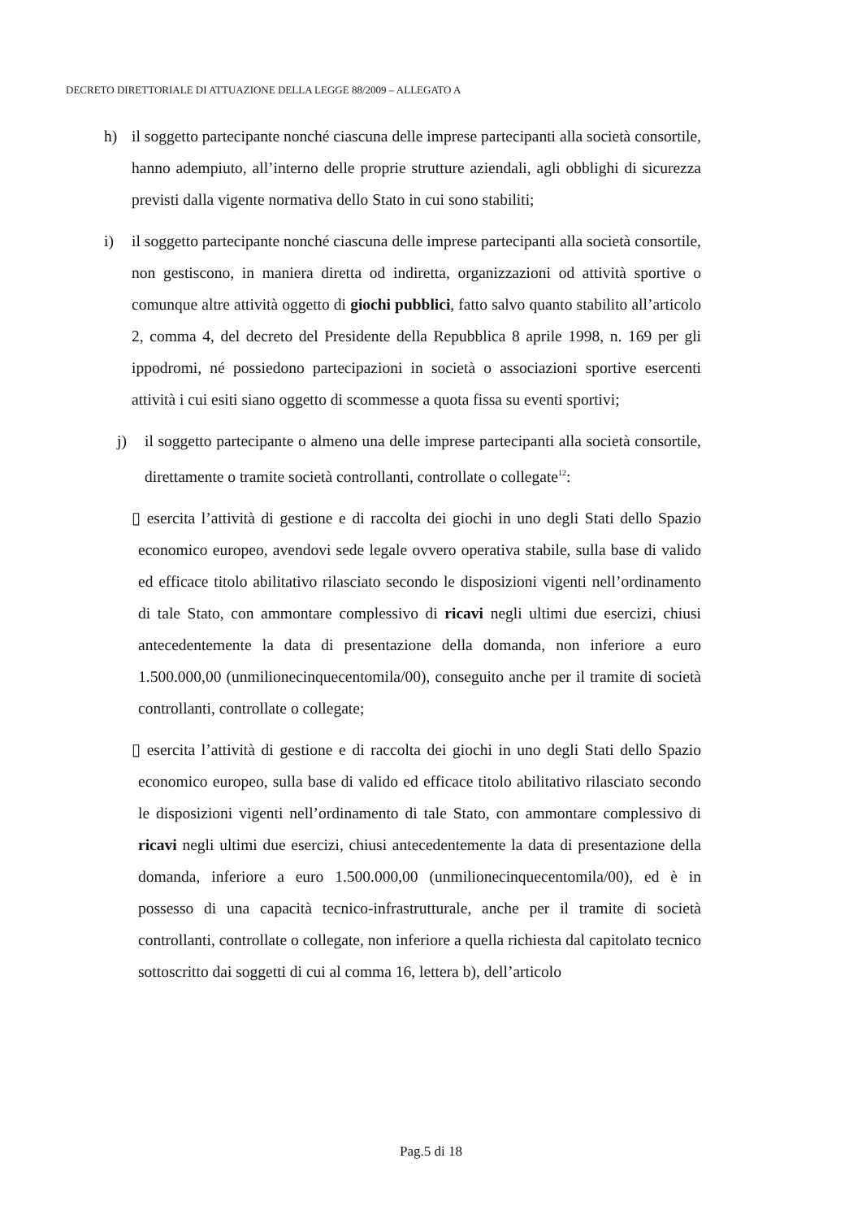DECRETO DIRETTORIALE DI ATTUAZIONE DELLA LEGGE 88/2009 – ALLEGATO A
h) il soggetto partecipante nonché ciascuna delle imprese partecipanti alla società consortile, hanno adempiuto, all’interno delle proprie strutture aziendali, agli obblighi di sicurezza previsti dalla vigente normativa dello Stato in cui sono stabiliti;
i) il soggetto partecipante nonché ciascuna delle imprese partecipanti alla società consortile, non gestiscono, in maniera diretta od indiretta, organizzazioni od attività sportive o comunque altre attività oggetto di giochi pubblici, fatto salvo quanto stabilito all’articolo 2, comma 4, del decreto del Presidente della Repubblica 8 aprile 1998, n. 169 per gli ippodromi, né possiedono partecipazioni in società o associazioni sportive esercenti attività i cui esiti siano oggetto di scommesse a quota fissa su eventi sportivi;
j) il soggetto partecipante o almeno una delle imprese partecipanti alla società consortile, direttamente o tramite società controllanti, controllate o collegate<sup>12</sup>:
▯ esercita l’attività di gestione e di raccolta dei giochi in uno degli Stati dello Spazio economico europeo, avendovi sede legale ovvero operativa stabile, sulla base di valido ed efficace titolo abilitativo rilasciato secondo le disposizioni vigenti nell’ordinamento di tale Stato, con ammontare complessivo di ricavi negli ultimi due esercizi, chiusi antecedentemente la data di presentazione della domanda, non inferiore a euro 1.500.000,00 (unmilionecinquecentomila/00), conseguito anche per il tramite di società controllanti, controllate o collegate;
▯ esercita l’attività di gestione e di raccolta dei giochi in uno degli Stati dello Spazio economico europeo, sulla base di valido ed efficace titolo abilitativo rilasciato secondo le disposizioni vigenti nell’ordinamento di tale Stato, con ammontare complessivo di ricavi negli ultimi due esercizi, chiusi antecedentemente la data di presentazione della domanda, inferiore a euro 1.500.000,00 (unmilionecinquecentomila/00), ed è in possesso di una capacità tecnico-infrastrutturale, anche per il tramite di società controllanti, controllate o collegate, non inferiore a quella richiesta dal capitolato tecnico sottoscritto dai soggetti di cui al comma 16, lettera b), dell’articolo
Pag.5 di 18